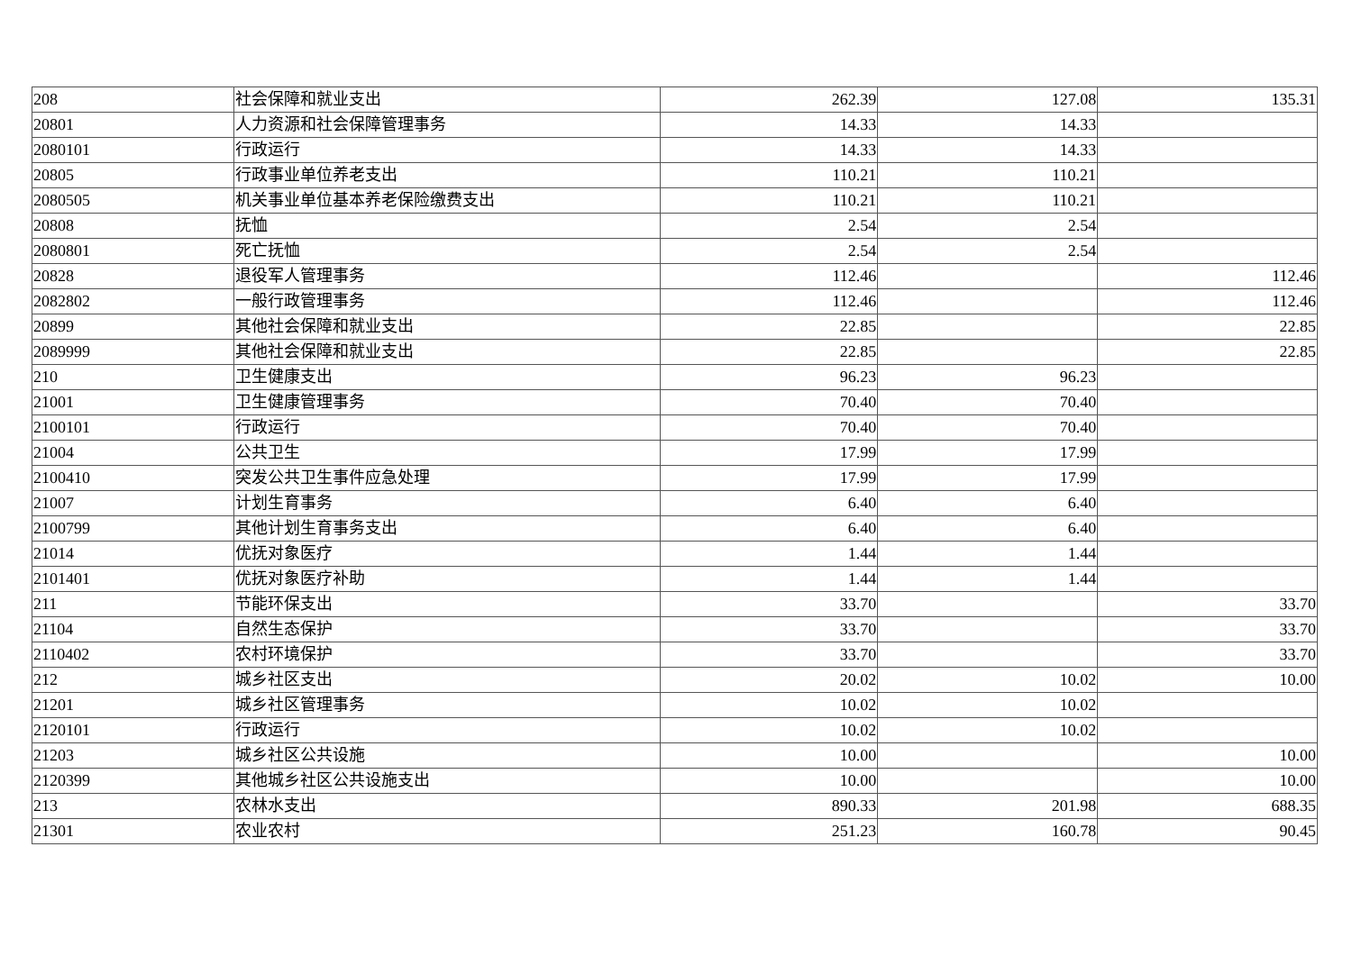| 208 | 社会保障和就业支出 | 262.39 | 127.08 | 135.31 |
| 20801 | 人力资源和社会保障管理事务 | 14.33 | 14.33 | |
| 2080101 | 行政运行 | 14.33 | 14.33 | |
| 20805 | 行政事业单位养老支出 | 110.21 | 110.21 | |
| 2080505 | 机关事业单位基本养老保险缴费支出 | 110.21 | 110.21 | |
| 20808 | 抚恤 | 2.54 | 2.54 | |
| 2080801 | 死亡抚恤 | 2.54 | 2.54 | |
| 20828 | 退役军人管理事务 | 112.46 | | 112.46 |
| 2082802 | 一般行政管理事务 | 112.46 | | 112.46 |
| 20899 | 其他社会保障和就业支出 | 22.85 | | 22.85 |
| 2089999 | 其他社会保障和就业支出 | 22.85 | | 22.85 |
| 210 | 卫生健康支出 | 96.23 | 96.23 | |
| 21001 | 卫生健康管理事务 | 70.40 | 70.40 | |
| 2100101 | 行政运行 | 70.40 | 70.40 | |
| 21004 | 公共卫生 | 17.99 | 17.99 | |
| 2100410 | 突发公共卫生事件应急处理 | 17.99 | 17.99 | |
| 21007 | 计划生育事务 | 6.40 | 6.40 | |
| 2100799 | 其他计划生育事务支出 | 6.40 | 6.40 | |
| 21014 | 优抚对象医疗 | 1.44 | 1.44 | |
| 2101401 | 优抚对象医疗补助 | 1.44 | 1.44 | |
| 211 | 节能环保支出 | 33.70 | | 33.70 |
| 21104 | 自然生态保护 | 33.70 | | 33.70 |
| 2110402 | 农村环境保护 | 33.70 | | 33.70 |
| 212 | 城乡社区支出 | 20.02 | 10.02 | 10.00 |
| 21201 | 城乡社区管理事务 | 10.02 | 10.02 | |
| 2120101 | 行政运行 | 10.02 | 10.02 | |
| 21203 | 城乡社区公共设施 | 10.00 | | 10.00 |
| 2120399 | 其他城乡社区公共设施支出 | 10.00 | | 10.00 |
| 213 | 农林水支出 | 890.33 | 201.98 | 688.35 |
| 21301 | 农业农村 | 251.23 | 160.78 | 90.45 |